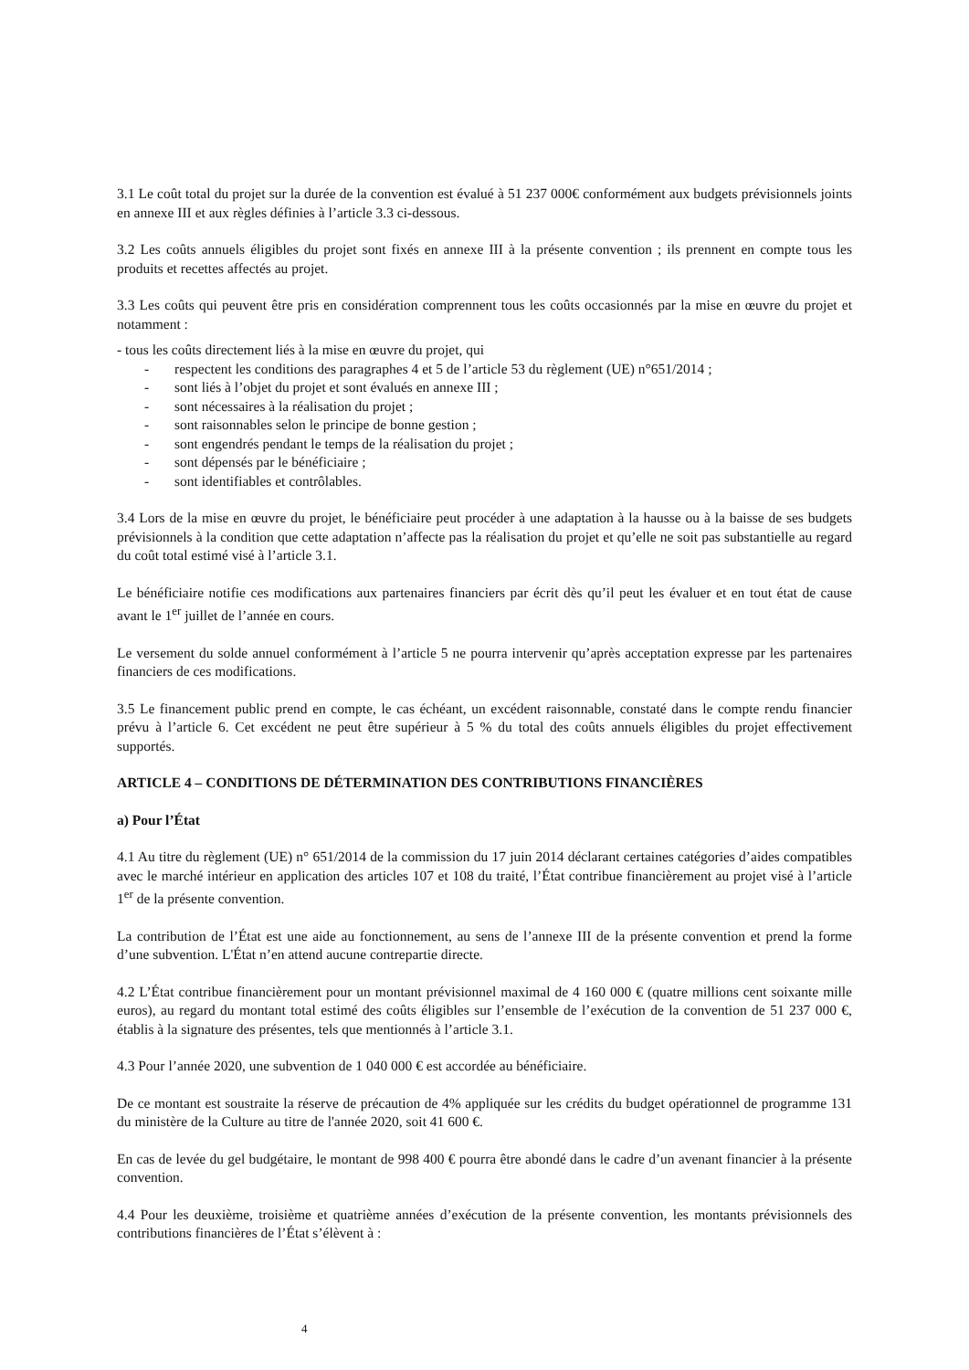3.1 Le coût total du projet sur la durée de la convention est évalué à 51 237 000€ conformément aux budgets prévisionnels joints en annexe III et aux règles définies à l’article 3.3 ci-dessous.
3.2 Les coûts annuels éligibles du projet sont fixés en annexe III à la présente convention ; ils prennent en compte tous les produits et recettes affectés au projet.
3.3 Les coûts qui peuvent être pris en considération comprennent tous les coûts occasionnés par la mise en œuvre du projet et notamment :
- tous les coûts directement liés à la mise en œuvre du projet, qui
- respectent les conditions des paragraphes 4 et 5 de l’article 53 du règlement (UE) n°651/2014 ;
- sont liés à l’objet du projet et sont évalués en annexe III ;
- sont nécessaires à la réalisation du projet ;
- sont raisonnables selon le principe de bonne gestion ;
- sont engendrés pendant le temps de la réalisation du projet ;
- sont dépensés par le bénéficiaire ;
- sont identifiables et contrôlables.
3.4 Lors de la mise en œuvre du projet, le bénéficiaire peut procéder à une adaptation à la hausse ou à la baisse de ses budgets prévisionnels à la condition que cette adaptation n’affecte pas la réalisation du projet et qu’elle ne soit pas substantielle au regard du coût total estimé visé à l’article 3.1.
Le bénéficiaire notifie ces modifications aux partenaires financiers par écrit dès qu’il peut les évaluer et en tout état de cause avant le 1<sup>er</sup> juillet de l’année en cours.
Le versement du solde annuel conformément à l’article 5 ne pourra intervenir qu’après acceptation expresse par les partenaires financiers de ces modifications.
3.5 Le financement public prend en compte, le cas échéant, un excédent raisonnable, constaté dans le compte rendu financier prévu à l’article 6. Cet excédent ne peut être supérieur à 5 % du total des coûts annuels éligibles du projet effectivement supportés.
ARTICLE 4 – CONDITIONS DE DÉTERMINATION DES CONTRIBUTIONS FINANCIÈRES
a) Pour l’État
4.1 Au titre du règlement (UE) n° 651/2014 de la commission du 17 juin 2014 déclarant certaines catégories d’aides compatibles avec le marché intérieur en application des articles 107 et 108 du traité, l’État contribue financièrement au projet visé à l’article 1<sup>er</sup> de la présente convention.
La contribution de l’État est une aide au fonctionnement, au sens de l’annexe III de la présente convention et prend la forme d’une subvention. L'État n’en attend aucune contrepartie directe.
4.2 L’État contribue financièrement pour un montant prévisionnel maximal de 4 160 000 € (quatre millions cent soixante mille euros), au regard du montant total estimé des coûts éligibles sur l’ensemble de l’exécution de la convention de 51 237 000 €, établis à la signature des présentes, tels que mentionnés à l’article 3.1.
4.3 Pour l’année 2020, une subvention de 1 040 000 € est accordée au bénéficiaire.
De ce montant est soustraite la réserve de précaution de 4% appliquée sur les crédits du budget opérationnel de programme 131 du ministère de la Culture au titre de l'année 2020, soit 41 600 €.
En cas de levée du gel budgétaire, le montant de 998 400 € pourra être abondé dans le cadre d’un avenant financier à la présente convention.
4.4 Pour les deuxième, troisième et quatrième années d’exécution de la présente convention, les montants prévisionnels des contributions financières de l’État s’élèvent à :
4